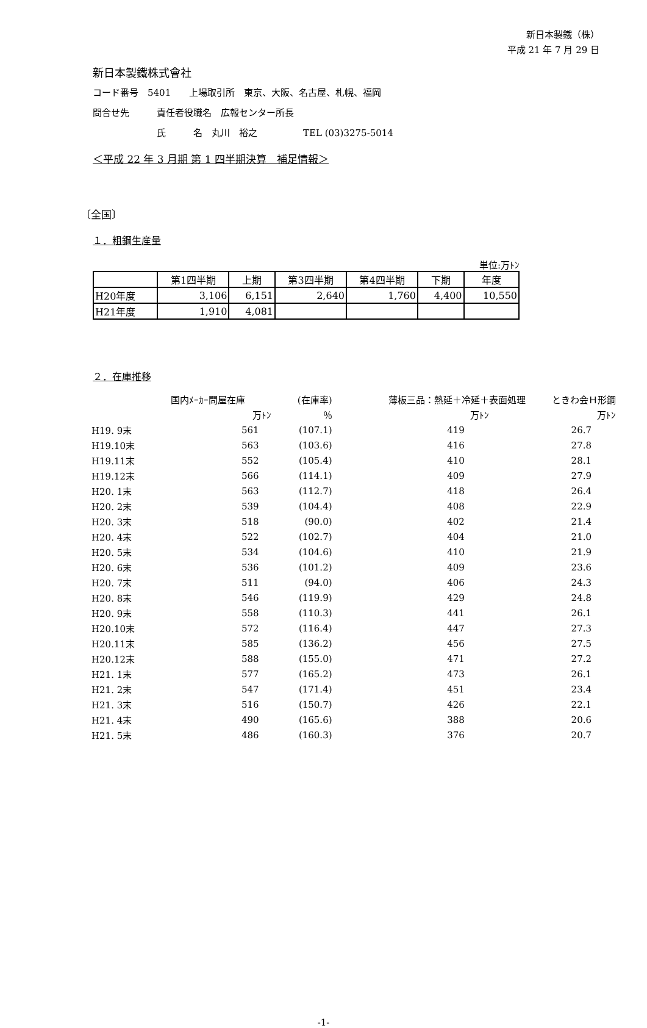新日本製鐵（株）
平成 21 年 7 月 29 日
新日本製鐵株式會社
コード番号　5401　　上場取引所　東京、大阪、名古屋、札幌、福岡
問合せ先　　　責任者役職名　広報センター所長
　　　　　　　氏　　　名　丸川　裕之　　　　　TEL (03)3275-5014
＜平成 22 年 3 月期 第 1 四半期決算　補足情報＞
〔全国〕
１．粗鋼生産量
単位:万ﾄﾝ
| | 第1四半期 | 上期 | 第3四半期 | 第4四半期 | 下期 | 年度 |
| H20年度 | 3,106 | 6,151 | 2,640 | 1,760 | 4,400 | 10,550 |
| H21年度 | 1,910 | 4,081 | | | | |
２．在庫推移
| | 国内ﾒｰｶｰ問屋在庫 | (在庫率) | 薄板三品：熱延＋冷延＋表面処理 | ときわ会Ｈ形鋼 |
| | 万ﾄﾝ | ％ | 万ﾄﾝ | 万ﾄﾝ |
| H19. 9末 | 561 | (107.1) | 419 | 26.7 |
| H19.10末 | 563 | (103.6) | 416 | 27.8 |
| H19.11末 | 552 | (105.4) | 410 | 28.1 |
| H19.12末 | 566 | (114.1) | 409 | 27.9 |
| H20. 1末 | 563 | (112.7) | 418 | 26.4 |
| H20. 2末 | 539 | (104.4) | 408 | 22.9 |
| H20. 3末 | 518 | (90.0) | 402 | 21.4 |
| H20. 4末 | 522 | (102.7) | 404 | 21.0 |
| H20. 5末 | 534 | (104.6) | 410 | 21.9 |
| H20. 6末 | 536 | (101.2) | 409 | 23.6 |
| H20. 7末 | 511 | (94.0) | 406 | 24.3 |
| H20. 8末 | 546 | (119.9) | 429 | 24.8 |
| H20. 9末 | 558 | (110.3) | 441 | 26.1 |
| H20.10末 | 572 | (116.4) | 447 | 27.3 |
| H20.11末 | 585 | (136.2) | 456 | 27.5 |
| H20.12末 | 588 | (155.0) | 471 | 27.2 |
| H21. 1末 | 577 | (165.2) | 473 | 26.1 |
| H21. 2末 | 547 | (171.4) | 451 | 23.4 |
| H21. 3末 | 516 | (150.7) | 426 | 22.1 |
| H21. 4末 | 490 | (165.6) | 388 | 20.6 |
| H21. 5末 | 486 | (160.3) | 376 | 20.7 |
-1-